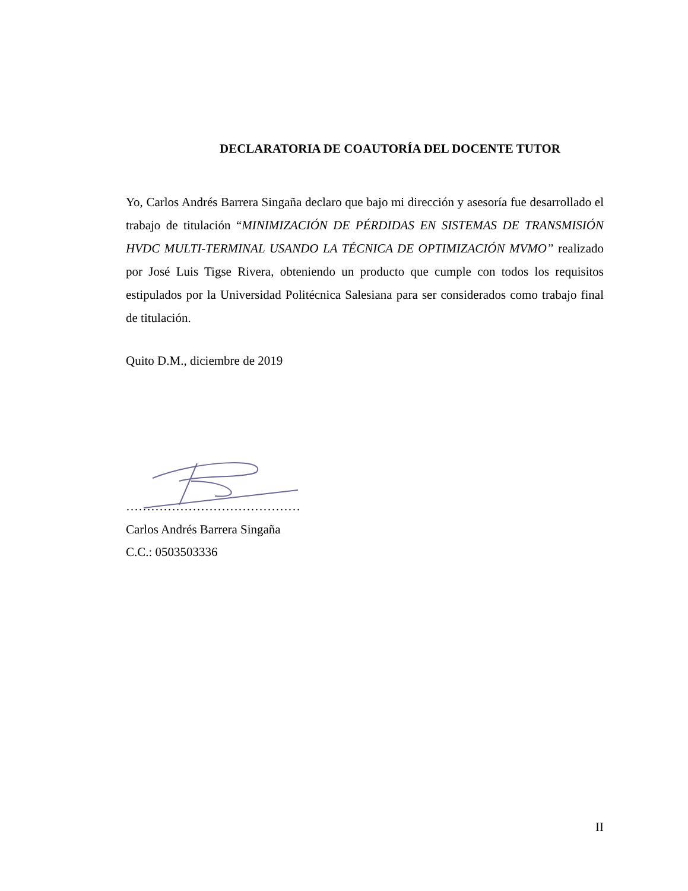DECLARATORIA DE COAUTORÍA DEL DOCENTE TUTOR
Yo, Carlos Andrés Barrera Singaña declaro que bajo mi dirección y asesoría fue desarrollado el trabajo de titulación “MINIMIZACIÓN DE PÉRDIDAS EN SISTEMAS DE TRANSMISIÓN HVDC MULTI-TERMINAL USANDO LA TÉCNICA DE OPTIMIZACIÓN MVMO” realizado por José Luis Tigse Rivera, obteniendo un producto que cumple con todos los requisitos estipulados por la Universidad Politécnica Salesiana para ser considerados como trabajo final de titulación.
Quito D.M., diciembre de 2019
……………………………………
Carlos Andrés Barrera Singaña
C.C.: 0503503336
II